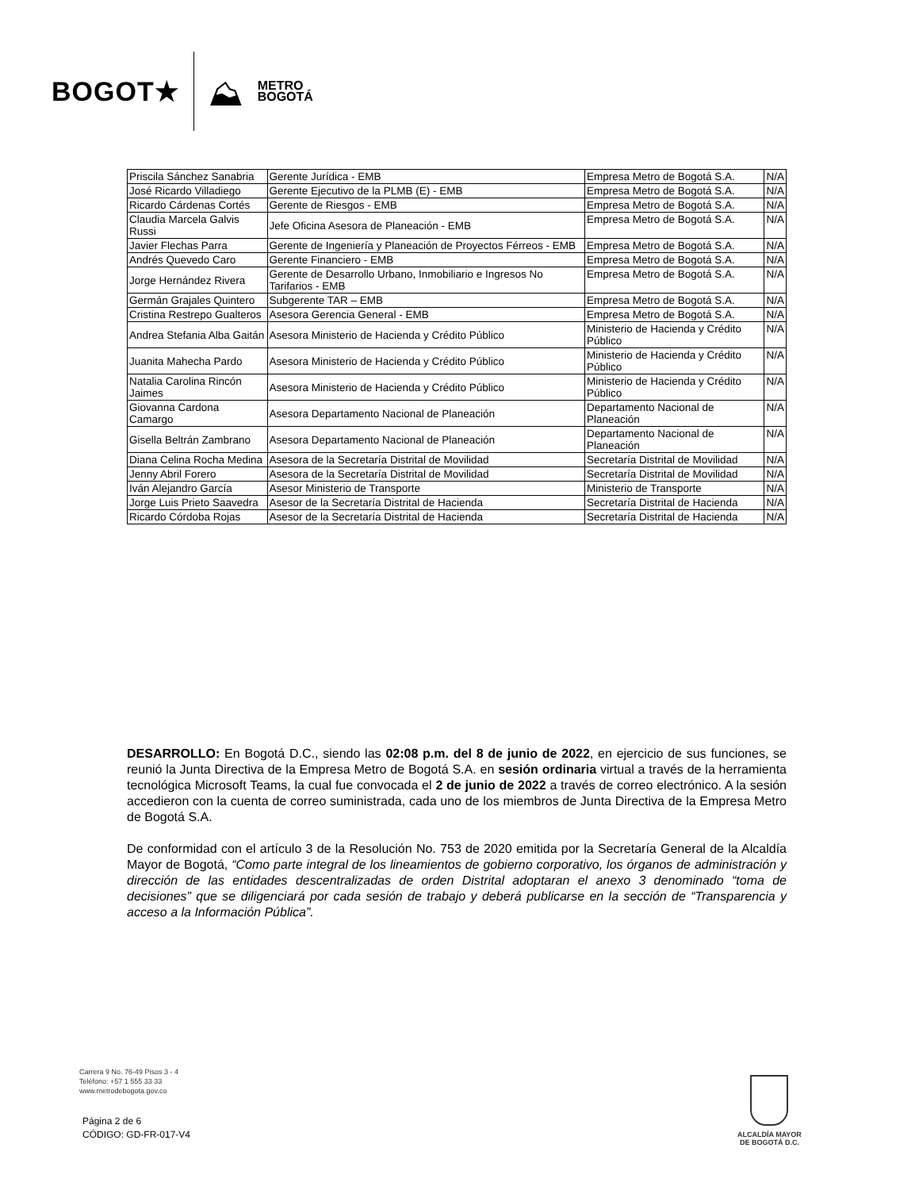BOGOT★ ⛰ METRO
BOGOTÁ
| Priscila Sánchez Sanabria | Gerente Jurídica - EMB | Empresa Metro de Bogotá S.A. | N/A |
| José Ricardo Villadiego | Gerente Ejecutivo de la PLMB (E) - EMB | Empresa Metro de Bogotá S.A. | N/A |
| Ricardo Cárdenas Cortés | Gerente de Riesgos - EMB | Empresa Metro de Bogotá S.A. | N/A |
| Claudia Marcela Galvis Russi | Jefe Oficina Asesora de Planeación - EMB | Empresa Metro de Bogotá S.A. | N/A |
| Javier Flechas Parra | Gerente de Ingeniería y Planeación de Proyectos Férreos - EMB | Empresa Metro de Bogotá S.A. | N/A |
| Andrés Quevedo Caro | Gerente Financiero - EMB | Empresa Metro de Bogotá S.A. | N/A |
| Jorge Hernández Rivera | Gerente de Desarrollo Urbano, Inmobiliario e Ingresos No Tarifarios - EMB | Empresa Metro de Bogotá S.A. | N/A |
| Germán Grajales Quintero | Subgerente TAR – EMB | Empresa Metro de Bogotá S.A. | N/A |
| Cristina Restrepo Gualteros | Asesora Gerencia General - EMB | Empresa Metro de Bogotá S.A. | N/A |
| Andrea Stefania Alba Gaitán | Asesora Ministerio de Hacienda y Crédito Público | Ministerio de Hacienda y Crédito Público | N/A |
| Juanita Mahecha Pardo | Asesora Ministerio de Hacienda y Crédito Público | Ministerio de Hacienda y Crédito Público | N/A |
| Natalia Carolina Rincón Jaimes | Asesora Ministerio de Hacienda y Crédito Público | Ministerio de Hacienda y Crédito Público | N/A |
| Giovanna Cardona Camargo | Asesora Departamento Nacional de Planeación | Departamento Nacional de Planeación | N/A |
| Gisella Beltrán Zambrano | Asesora Departamento Nacional de Planeación | Departamento Nacional de Planeación | N/A |
| Diana Celina Rocha Medina | Asesora de la Secretaría Distrital de Movilidad | Secretaría Distrital de Movilidad | N/A |
| Jenny Abril Forero | Asesora de la Secretaría Distrital de Movilidad | Secretaría Distrital de Movilidad | N/A |
| Iván Alejandro García | Asesor Ministerio de Transporte | Ministerio de Transporte | N/A |
| Jorge Luis Prieto Saavedra | Asesor de la Secretaría Distrital de Hacienda | Secretaría Distrital de Hacienda | N/A |
| Ricardo Córdoba Rojas | Asesor de la Secretaría Distrital de Hacienda | Secretaría Distrital de Hacienda | N/A |
DESARROLLO: En Bogotá D.C., siendo las 02:08 p.m. del 8 de junio de 2022, en ejercicio de sus funciones, se reunió la Junta Directiva de la Empresa Metro de Bogotá S.A. en sesión ordinaria virtual a través de la herramienta tecnológica Microsoft Teams, la cual fue convocada el 2 de junio de 2022 a través de correo electrónico. A la sesión accedieron con la cuenta de correo suministrada, cada uno de los miembros de Junta Directiva de la Empresa Metro de Bogotá S.A.
De conformidad con el artículo 3 de la Resolución No. 753 de 2020 emitida por la Secretaría General de la Alcaldía Mayor de Bogotá, “Como parte integral de los lineamientos de gobierno corporativo, los órganos de administración y dirección de las entidades descentralizadas de orden Distrital adoptaran el anexo 3 denominado “toma de decisiones” que se diligenciará por cada sesión de trabajo y deberá publicarse en la sección de “Transparencia y acceso a la Información Pública”.
Carrera 9 No. 76-49 Pisos 3 - 4
Teléfono: +57 1 555 33 33
www.metrodebogota.gov.co
Página 2 de 6
CÓDIGO: GD-FR-017-V4
ALCALDÍA MAYOR
DE BOGOTÁ D.C.